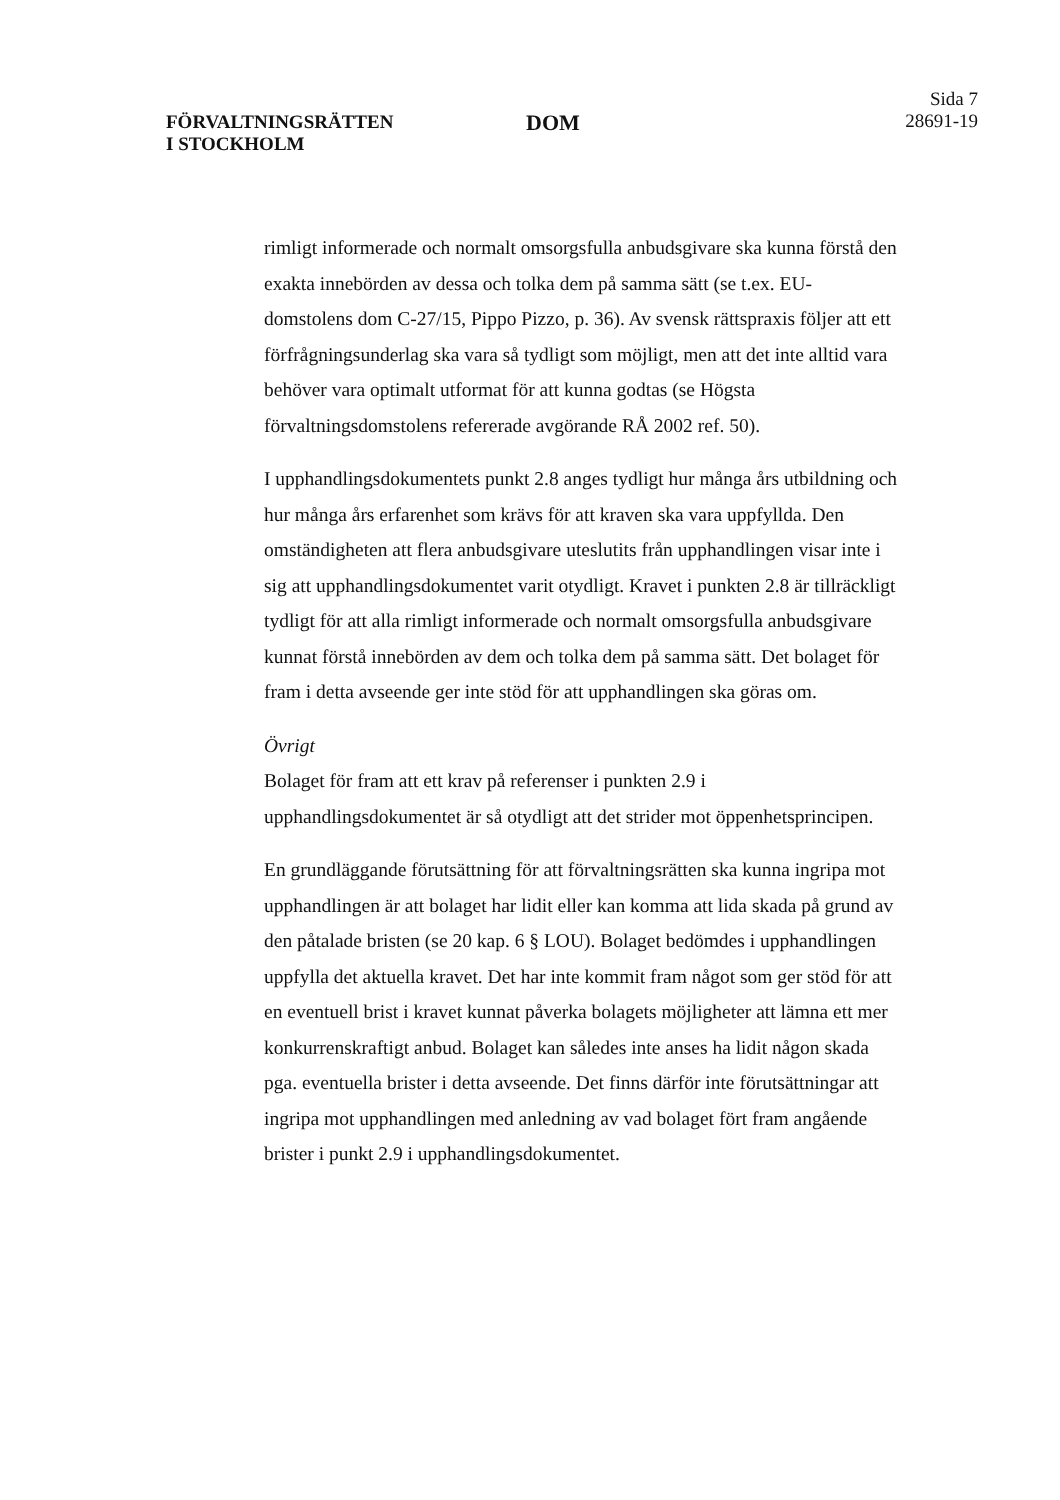FÖRVALTNINGSRÄTTEN
I STOCKHOLM
DOM
Sida 7
28691-19
rimligt informerade och normalt omsorgsfulla anbudsgivare ska kunna förstå den exakta innebörden av dessa och tolka dem på samma sätt (se t.ex. EU-domstolens dom C-27/15, Pippo Pizzo, p. 36). Av svensk rättspraxis följer att ett förfrågningsunderlag ska vara så tydligt som möjligt, men att det inte alltid vara behöver vara optimalt utformat för att kunna godtas (se Högsta förvaltningsdomstolens refererade avgörande RÅ 2002 ref. 50).
I upphandlingsdokumentets punkt 2.8 anges tydligt hur många års utbildning och hur många års erfarenhet som krävs för att kraven ska vara uppfyllda. Den omständigheten att flera anbudsgivare uteslutits från upphandlingen visar inte i sig att upphandlingsdokumentet varit otydligt. Kravet i punkten 2.8 är tillräckligt tydligt för att alla rimligt informerade och normalt omsorgsfulla anbudsgivare kunnat förstå innebörden av dem och tolka dem på samma sätt. Det bolaget för fram i detta avseende ger inte stöd för att upphandlingen ska göras om.
Övrigt
Bolaget för fram att ett krav på referenser i punkten 2.9 i upphandlingsdokumentet är så otydligt att det strider mot öppenhetsprincipen.
En grundläggande förutsättning för att förvaltningsrätten ska kunna ingripa mot upphandlingen är att bolaget har lidit eller kan komma att lida skada på grund av den påtalade bristen (se 20 kap. 6 § LOU). Bolaget bedömdes i upphandlingen uppfylla det aktuella kravet. Det har inte kommit fram något som ger stöd för att en eventuell brist i kravet kunnat påverka bolagets möjligheter att lämna ett mer konkurrenskraftigt anbud. Bolaget kan således inte anses ha lidit någon skada pga. eventuella brister i detta avseende. Det finns därför inte förutsättningar att ingripa mot upphandlingen med anledning av vad bolaget fört fram angående brister i punkt 2.9 i upphandlingsdokumentet.